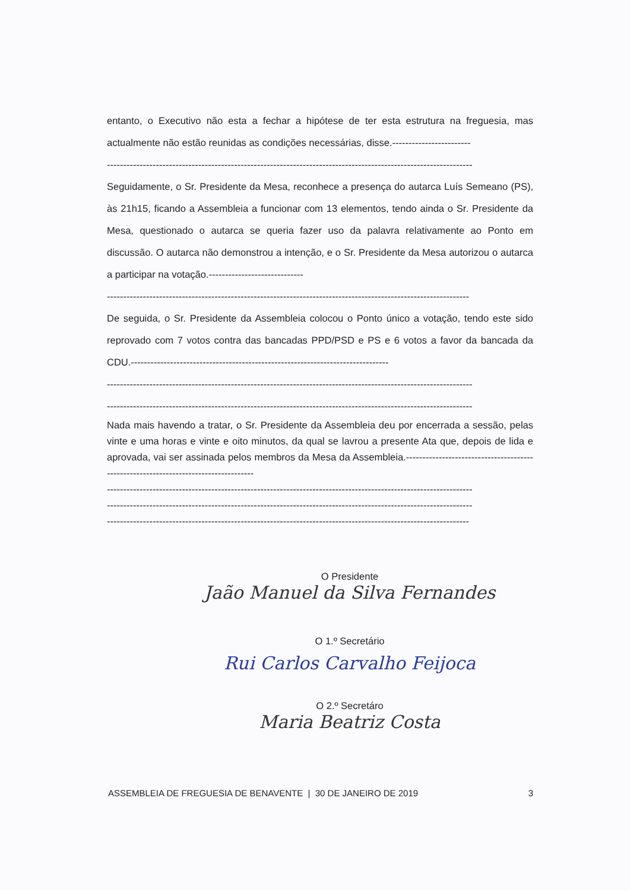entanto, o Executivo não esta a fechar a hipótese de ter esta estrutura na freguesia, mas actualmente não estão reunidas as condições necessárias, disse.------------------------
----------------------------------------------------------------------------------------------------------------
Seguidamente, o Sr. Presidente da Mesa, reconhece a presença do autarca Luís Semeano (PS), às 21h15, ficando a Assembleia a funcionar com 13 elementos, tendo ainda o Sr. Presidente da Mesa, questionado o autarca se queria fazer uso da palavra relativamente ao Ponto em discussão. O autarca não demonstrou a intenção, e o Sr. Presidente da Mesa autorizou o autarca a participar na votação.-----------------------------
---------------------------------------------------------------------------------------------------------------
De seguida, o Sr. Presidente da Assembleia colocou o Ponto único a votação, tendo este sido reprovado com 7 votos contra das bancadas PPD/PSD e PS e 6 votos a favor da bancada da CDU.-------------------------------------------------------------------------------
----------------------------------------------------------------------------------------------------------------
----------------------------------------------------------------------------------------------------------------
Nada mais havendo a tratar, o Sr. Presidente da Assembleia deu por encerrada a sessão, pelas vinte e uma horas e vinte e oito minutos, da qual se lavrou a presente Ata que, depois de lida e aprovada, vai ser assinada pelos membros da Mesa da Assembleia.------------------------------------------------------------------------------------
----------------------------------------------------------------------------------------------------------------
----------------------------------------------------------------------------------------------------------------
---------------------------------------------------------------------------------------------------------------
O Presidente
Jaão Manuel da Silva Fernandes
O 1.º Secretário
Rui Carlos Carvalho Feijoca
O 2.º Secretáro
Maria Beatriz Costa
ASSEMBLEIA DE FREGUESIA DE BENAVENTE | 30 DE JANEIRO DE 2019 3